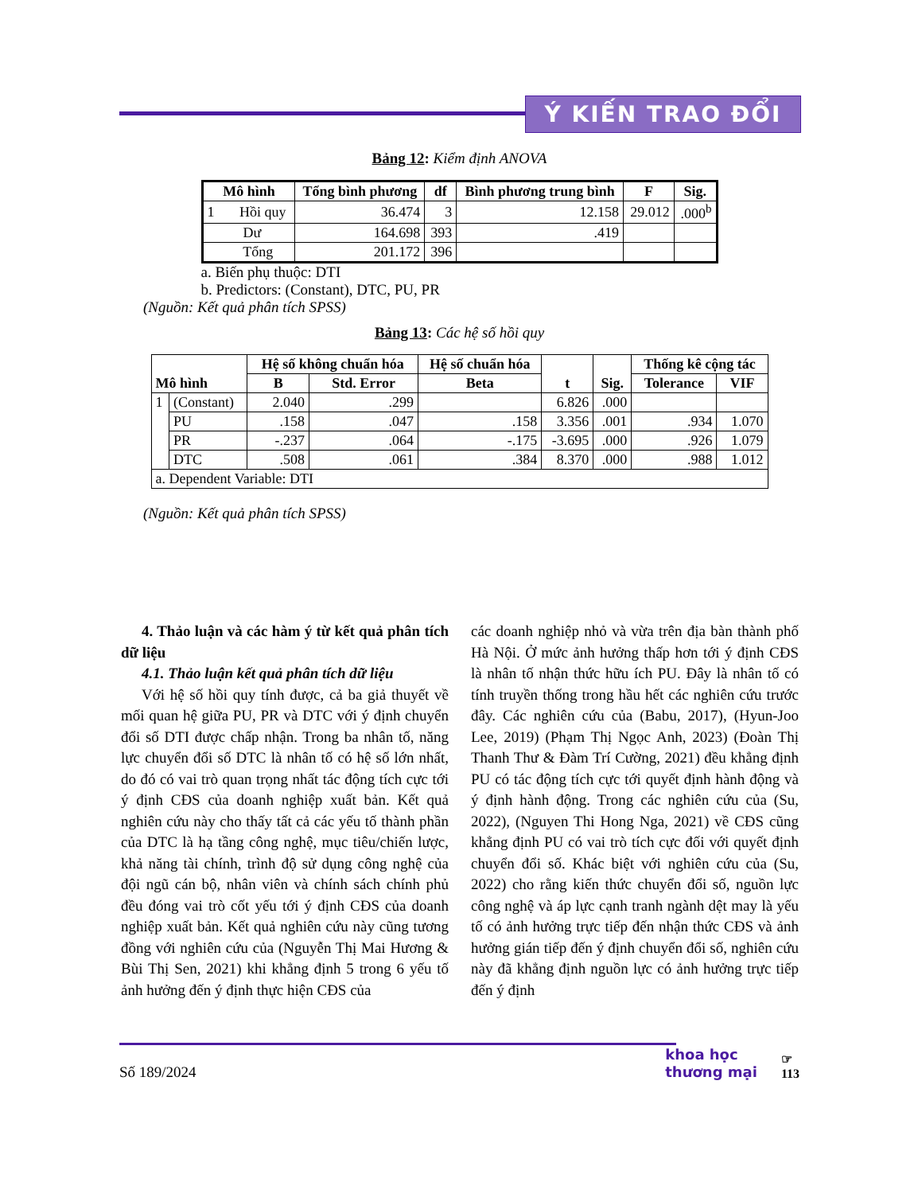Ý KIẾN TRAO ĐỔI
Bảng 12: Kiểm định ANOVA
| Mô hình | Tổng bình phương | df | Bình phương trung bình | F | Sig. |
| --- | --- | --- | --- | --- | --- |
| 1 Hồi quy | 36.474 | 3 | 12.158 | 29.012 | .000<sup>b</sup> |
| Dư | 164.698 | 393 | .419 | | |
| Tổng | 201.172 | 396 | | | |
a. Biến phụ thuộc: DTI
b. Predictors: (Constant), DTC, PU, PR
(Nguồn: Kết quả phân tích SPSS)
Bảng 13: Các hệ số hồi quy
| Mô hình | | Hệ số không chuẩn hóa | | Hệ số chuẩn hóa | t | Sig. | Thống kê cộng tác | |
| --- | --- | --- | --- | --- | --- | --- | --- | --- |
| | | B | Std. Error | Beta | | | Tolerance | VIF |
| 1 | (Constant) | 2.040 | .299 | | 6.826 | .000 | | |
| | PU | .158 | .047 | .158 | 3.356 | .001 | .934 | 1.070 |
| | PR | -.237 | .064 | -.175 | -3.695 | .000 | .926 | 1.079 |
| | DTC | .508 | .061 | .384 | 8.370 | .000 | .988 | 1.012 |
| a. Dependent Variable: DTI | | | | | | | | |
(Nguồn: Kết quả phân tích SPSS)
4. Thảo luận và các hàm ý từ kết quả phân tích dữ liệu
4.1. Thảo luận kết quả phân tích dữ liệu
Với hệ số hồi quy tính được, cả ba giả thuyết về mối quan hệ giữa PU, PR và DTC với ý định chuyển đổi số DTI được chấp nhận. Trong ba nhân tố, năng lực chuyển đổi số DTC là nhân tố có hệ số lớn nhất, do đó có vai trò quan trọng nhất tác động tích cực tới ý định CĐS của doanh nghiệp xuất bản. Kết quả nghiên cứu này cho thấy tất cả các yếu tố thành phần của DTC là hạ tầng công nghệ, mục tiêu/chiến lược, khả năng tài chính, trình độ sử dụng công nghệ của đội ngũ cán bộ, nhân viên và chính sách chính phủ đều đóng vai trò cốt yếu tới ý định CĐS của doanh nghiệp xuất bản. Kết quả nghiên cứu này cũng tương đồng với nghiên cứu của (Nguyễn Thị Mai Hương & Bùi Thị Sen, 2021) khi khẳng định 5 trong 6 yếu tố ảnh hưởng đến ý định thực hiện CĐS của
các doanh nghiệp nhỏ và vừa trên địa bàn thành phố Hà Nội. Ở mức ảnh hưởng thấp hơn tới ý định CĐS là nhân tố nhận thức hữu ích PU. Đây là nhân tố có tính truyền thống trong hầu hết các nghiên cứu trước đây. Các nghiên cứu của (Babu, 2017), (Hyun-Joo Lee, 2019) (Phạm Thị Ngọc Anh, 2023) (Đoàn Thị Thanh Thư & Đàm Trí Cường, 2021) đều khẳng định PU có tác động tích cực tới quyết định hành động và ý định hành động. Trong các nghiên cứu của (Su, 2022), (Nguyen Thi Hong Nga, 2021) về CĐS cũng khẳng định PU có vai trò tích cực đối với quyết định chuyển đổi số. Khác biệt với nghiên cứu của (Su, 2022) cho rằng kiến thức chuyển đổi số, nguồn lực công nghệ và áp lực cạnh tranh ngành dệt may là yếu tố có ảnh hưởng trực tiếp đến nhận thức CĐS và ảnh hưởng gián tiếp đến ý định chuyển đổi số, nghiên cứu này đã khẳng định nguồn lực có ảnh hưởng trực tiếp đến ý định
Số 189/2024 khoa học
thương mại ☞
113